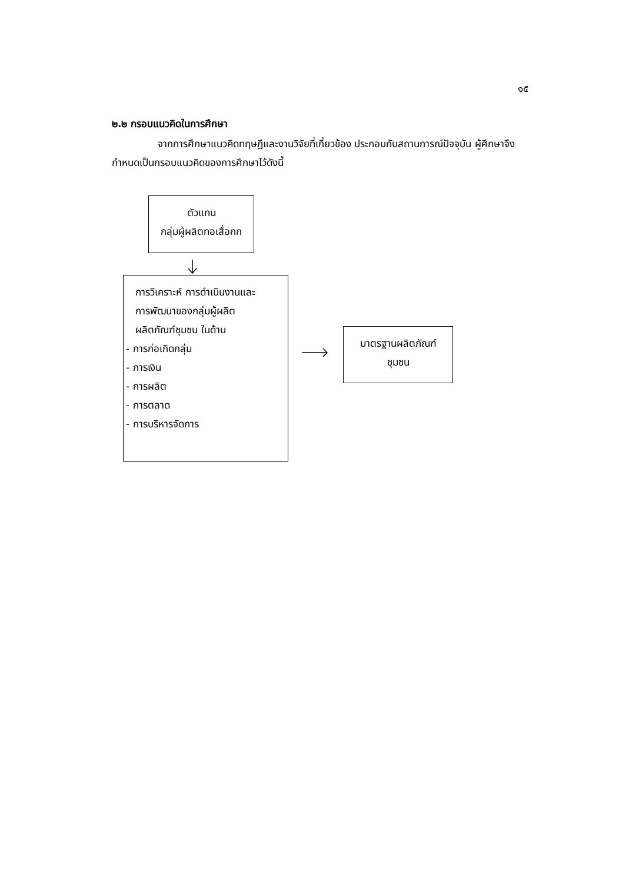๑๕
๒.๒ กรอบแนวคิดในการศึกษา
จากการศึกษาแนวคิดทฤษฎีและงานวิจัยที่เกี่ยวข้อง ประกอบกับสถานการณ์ปัจจุบัน ผู้ศึกษาจึงกำหนดเป็นกรอบแนวคิดของการศึกษาไว้ดังนี้
ตัวแทน
กลุ่มผู้ผลิตทอเสื่อกก
การวิเคราะห์ การดำเนินงานและ
การพัฒนาของกลุ่มผู้ผลิต
ผลิตภัณฑ์ชุมชน ในด้าน
- การก่อเกิดกลุ่ม
- การเงิน
- การผลิต
- การตลาด
- การบริหารจัดการ
มาตรฐานผลิตภัณฑ์
ชุมชน